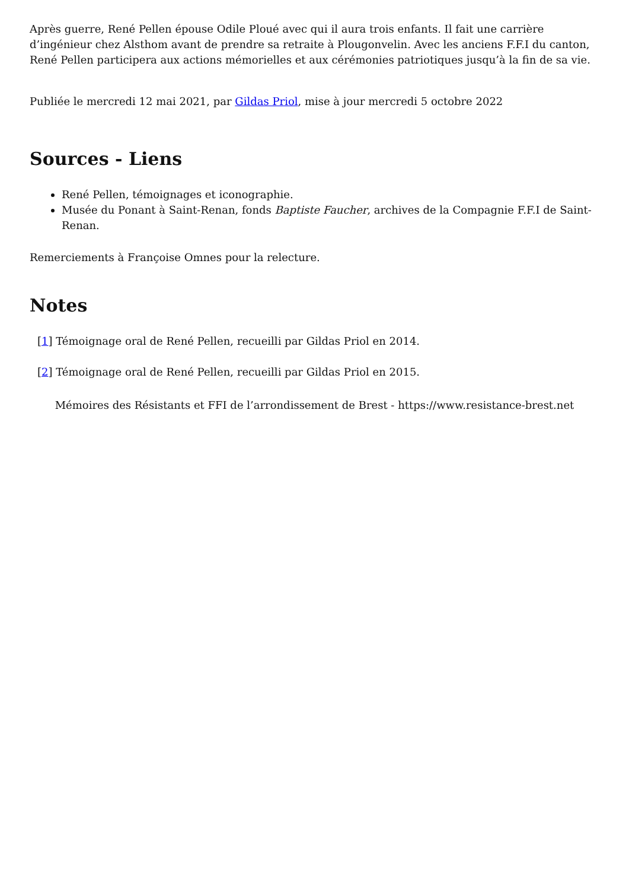Après guerre, René Pellen épouse Odile Ploué avec qui il aura trois enfants. Il fait une carrière d’ingénieur chez Alsthom avant de prendre sa retraite à Plougonvelin. Avec les anciens F.F.I du canton, René Pellen participera aux actions mémorielles et aux cérémonies patriotiques jusqu’à la fin de sa vie.
Publiée le mercredi 12 mai 2021, par Gildas Priol, mise à jour mercredi 5 octobre 2022
Sources - Liens
René Pellen, témoignages et iconographie.
Musée du Ponant à Saint-Renan, fonds Baptiste Faucher, archives de la Compagnie F.F.I de Saint-Renan.
Remerciements à Françoise Omnes pour la relecture.
Notes
[1] Témoignage oral de René Pellen, recueilli par Gildas Priol en 2014.
[2] Témoignage oral de René Pellen, recueilli par Gildas Priol en 2015.
Mémoires des Résistants et FFI de l’arrondissement de Brest - https://www.resistance-brest.net